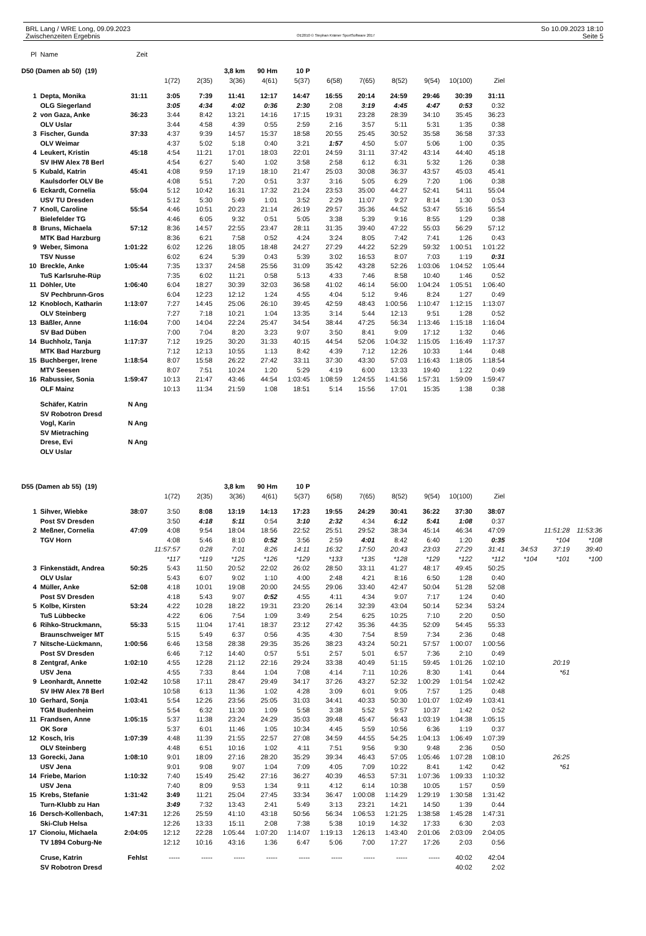BRL Lang / WRE Long, 09.09.2023
Zwischenzeiten Ergebnis
OE2010 © Stephan Krämer SportSoftware 2017
So 10.09.2023 18:10
Seite 5
| Pl | Name | Zeit | | | | | | | | | | | | | | |
| D50 (Damen ab 50) (19) | | | | | 3,8 km | 90 Hm | 10 P | | | | | | | | | |
| | | | 1(72) | 2(35) | 3(36) | 4(61) | 5(37) | 6(58) | 7(65) | 8(52) | 9(54) | 10(100) | Ziel | | | |
| 1 | Depta, Monika | 31:11 | 3:05 | 7:39 | 11:41 | 12:17 | 14:47 | 16:55 | 20:14 | 24:59 | 29:46 | 30:39 | 31:11 | | | |
| | OLG Siegerland | | 3:05 | 4:34 | 4:02 | 0:36 | 2:30 | 2:08 | 3:19 | 4:45 | 4:47 | 0:53 | 0:32 | | | |
| 2 | von Gaza, Anke | 36:23 | 3:44 | 8:42 | 13:21 | 14:16 | 17:15 | 19:31 | 23:28 | 28:39 | 34:10 | 35:45 | 36:23 | | | |
| | OLV Uslar | | 3:44 | 4:58 | 4:39 | 0:55 | 2:59 | 2:16 | 3:57 | 5:11 | 5:31 | 1:35 | 0:38 | | | |
| 3 | Fischer, Gunda | 37:33 | 4:37 | 9:39 | 14:57 | 15:37 | 18:58 | 20:55 | 25:45 | 30:52 | 35:58 | 36:58 | 37:33 | | | |
| | OLV Weimar | | 4:37 | 5:02 | 5:18 | 0:40 | 3:21 | 1:57 | 4:50 | 5:07 | 5:06 | 1:00 | 0:35 | | | |
| 4 | Leukert, Kristin | 45:18 | 4:54 | 11:21 | 17:01 | 18:03 | 22:01 | 24:59 | 31:11 | 37:42 | 43:14 | 44:40 | 45:18 | | | |
| | SV IHW Alex 78 Berl | | 4:54 | 6:27 | 5:40 | 1:02 | 3:58 | 2:58 | 6:12 | 6:31 | 5:32 | 1:26 | 0:38 | | | |
| 5 | Kubald, Katrin | 45:41 | 4:08 | 9:59 | 17:19 | 18:10 | 21:47 | 25:03 | 30:08 | 36:37 | 43:57 | 45:03 | 45:41 | | | |
| | Kaulsdorfer OLV Be | | 4:08 | 5:51 | 7:20 | 0:51 | 3:37 | 3:16 | 5:05 | 6:29 | 7:20 | 1:06 | 0:38 | | | |
| 6 | Eckardt, Cornelia | 55:04 | 5:12 | 10:42 | 16:31 | 17:32 | 21:24 | 23:53 | 35:00 | 44:27 | 52:41 | 54:11 | 55:04 | | | |
| | USV TU Dresden | | 5:12 | 5:30 | 5:49 | 1:01 | 3:52 | 2:29 | 11:07 | 9:27 | 8:14 | 1:30 | 0:53 | | | |
| 7 | Knoll, Caroline | 55:54 | 4:46 | 10:51 | 20:23 | 21:14 | 26:19 | 29:57 | 35:36 | 44:52 | 53:47 | 55:16 | 55:54 | | | |
| | Bielefelder TG | | 4:46 | 6:05 | 9:32 | 0:51 | 5:05 | 3:38 | 5:39 | 9:16 | 8:55 | 1:29 | 0:38 | | | |
| 8 | Bruns, Michaela | 57:12 | 8:36 | 14:57 | 22:55 | 23:47 | 28:11 | 31:35 | 39:40 | 47:22 | 55:03 | 56:29 | 57:12 | | | |
| | MTK Bad Harzburg | | 8:36 | 6:21 | 7:58 | 0:52 | 4:24 | 3:24 | 8:05 | 7:42 | 7:41 | 1:26 | 0:43 | | | |
| 9 | Weber, Simona | 1:01:22 | 6:02 | 12:26 | 18:05 | 18:48 | 24:27 | 27:29 | 44:22 | 52:29 | 59:32 | 1:00:51 | 1:01:22 | | | |
| | TSV Nusse | | 6:02 | 6:24 | 5:39 | 0:43 | 5:39 | 3:02 | 16:53 | 8:07 | 7:03 | 1:19 | 0:31 | | | |
| 10 | Breckle, Anke | 1:05:44 | 7:35 | 13:37 | 24:58 | 25:56 | 31:09 | 35:42 | 43:28 | 52:26 | 1:03:06 | 1:04:52 | 1:05:44 | | | |
| | TuS Karlsruhe-Rüp | | 7:35 | 6:02 | 11:21 | 0:58 | 5:13 | 4:33 | 7:46 | 8:58 | 10:40 | 1:46 | 0:52 | | | |
| 11 | Döhler, Ute | 1:06:40 | 6:04 | 18:27 | 30:39 | 32:03 | 36:58 | 41:02 | 46:14 | 56:00 | 1:04:24 | 1:05:51 | 1:06:40 | | | |
| | SV Pechbrunn-Gros | | 6:04 | 12:23 | 12:12 | 1:24 | 4:55 | 4:04 | 5:12 | 9:46 | 8:24 | 1:27 | 0:49 | | | |
| 12 | Knobloch, Katharin | 1:13:07 | 7:27 | 14:45 | 25:06 | 26:10 | 39:45 | 42:59 | 48:43 | 1:00:56 | 1:10:47 | 1:12:15 | 1:13:07 | | | |
| | OLV Steinberg | | 7:27 | 7:18 | 10:21 | 1:04 | 13:35 | 3:14 | 5:44 | 12:13 | 9:51 | 1:28 | 0:52 | | | |
| 13 | Bäßler, Anne | 1:16:04 | 7:00 | 14:04 | 22:24 | 25:47 | 34:54 | 38:44 | 47:25 | 56:34 | 1:13:46 | 1:15:18 | 1:16:04 | | | |
| | SV Bad Düben | | 7:00 | 7:04 | 8:20 | 3:23 | 9:07 | 3:50 | 8:41 | 9:09 | 17:12 | 1:32 | 0:46 | | | |
| 14 | Buchholz, Tanja | 1:17:37 | 7:12 | 19:25 | 30:20 | 31:33 | 40:15 | 44:54 | 52:06 | 1:04:32 | 1:15:05 | 1:16:49 | 1:17:37 | | | |
| | MTK Bad Harzburg | | 7:12 | 12:13 | 10:55 | 1:13 | 8:42 | 4:39 | 7:12 | 12:26 | 10:33 | 1:44 | 0:48 | | | |
| 15 | Buchberger, Irene | 1:18:54 | 8:07 | 15:58 | 26:22 | 27:42 | 33:11 | 37:30 | 43:30 | 57:03 | 1:16:43 | 1:18:05 | 1:18:54 | | | |
| | MTV Seesen | | 8:07 | 7:51 | 10:24 | 1:20 | 5:29 | 4:19 | 6:00 | 13:33 | 19:40 | 1:22 | 0:49 | | | |
| 16 | Rabussier, Sonia | 1:59:47 | 10:13 | 21:47 | 43:46 | 44:54 | 1:03:45 | 1:08:59 | 1:24:55 | 1:41:56 | 1:57:31 | 1:59:09 | 1:59:47 | | | |
| | OLF Mainz | | 10:13 | 11:34 | 21:59 | 1:08 | 18:51 | 5:14 | 15:56 | 17:01 | 15:35 | 1:38 | 0:38 | | | |
| | Schäfer, Katrin | N Ang | | | | | | | | | | | | | | |
| | SV Robotron Dresd | | | | | | | | | | | | | | | |
| | Vogl, Karin | N Ang | | | | | | | | | | | | | | |
| | SV Mietraching | | | | | | | | | | | | | | | |
| | Drese, Evi | N Ang | | | | | | | | | | | | | | |
| | OLV Uslar | | | | | | | | | | | | | | | |
| D55 (Damen ab 55) (19) | | | | | 3,8 km | 90 Hm | 10 P | | | | | | | | | |
| | | | 1(72) | 2(35) | 3(36) | 4(61) | 5(37) | 6(58) | 7(65) | 8(52) | 9(54) | 10(100) | Ziel | | | |
| 1 | Sihver, Wiebke | 38:07 | 3:50 | 8:08 | 13:19 | 14:13 | 17:23 | 19:55 | 24:29 | 30:41 | 36:22 | 37:30 | 38:07 | | | |
| | Post SV Dresden | | 3:50 | 4:18 | 5:11 | 0:54 | 3:10 | 2:32 | 4:34 | 6:12 | 5:41 | 1:08 | 0:37 | | | |
| 2 | Meßner, Cornelia | 47:09 | 4:08 | 9:54 | 18:04 | 18:56 | 22:52 | 25:51 | 29:52 | 38:34 | 45:14 | 46:34 | 47:09 | | 11:51:28 | 11:53:36 |
| | TGV Horn | | 4:08 | 5:46 | 8:10 | 0:52 | 3:56 | 2:59 | 4:01 | 8:42 | 6:40 | 1:20 | 0:35 | | *104 | *108 |
| | | | 11:57:57 | 0:28 | 7:01 | 8:26 | 14:11 | 16:32 | 17:50 | 20:43 | 23:03 | 27:29 | 31:41 | 34:53 | 37:19 | 39:40 |
| | | | *117 | *119 | *125 | *126 | *129 | *133 | *135 | *128 | *129 | *122 | *112 | *104 | *101 | *100 |
| 3 | Finkenstädt, Andrea | 50:25 | 5:43 | 11:50 | 20:52 | 22:02 | 26:02 | 28:50 | 33:11 | 41:27 | 48:17 | 49:45 | 50:25 | | | |
| | OLV Uslar | | 5:43 | 6:07 | 9:02 | 1:10 | 4:00 | 2:48 | 4:21 | 8:16 | 6:50 | 1:28 | 0:40 | | | |
| 4 | Müller, Anke | 52:08 | 4:18 | 10:01 | 19:08 | 20:00 | 24:55 | 29:06 | 33:40 | 42:47 | 50:04 | 51:28 | 52:08 | | | |
| | Post SV Dresden | | 4:18 | 5:43 | 9:07 | 0:52 | 4:55 | 4:11 | 4:34 | 9:07 | 7:17 | 1:24 | 0:40 | | | |
| 5 | Kolbe, Kirsten | 53:24 | 4:22 | 10:28 | 18:22 | 19:31 | 23:20 | 26:14 | 32:39 | 43:04 | 50:14 | 52:34 | 53:24 | | | |
| | TuS Lübbecke | | 4:22 | 6:06 | 7:54 | 1:09 | 3:49 | 2:54 | 6:25 | 10:25 | 7:10 | 2:20 | 0:50 | | | |
| 6 | Rihko-Struckmann, | 55:33 | 5:15 | 11:04 | 17:41 | 18:37 | 23:12 | 27:42 | 35:36 | 44:35 | 52:09 | 54:45 | 55:33 | | | |
| | Braunschweiger MT | | 5:15 | 5:49 | 6:37 | 0:56 | 4:35 | 4:30 | 7:54 | 8:59 | 7:34 | 2:36 | 0:48 | | | |
| 7 | Nitsche-Lückmann, | 1:00:56 | 6:46 | 13:58 | 28:38 | 29:35 | 35:26 | 38:23 | 43:24 | 50:21 | 57:57 | 1:00:07 | 1:00:56 | | | |
| | Post SV Dresden | | 6:46 | 7:12 | 14:40 | 0:57 | 5:51 | 2:57 | 5:01 | 6:57 | 7:36 | 2:10 | 0:49 | | | |
| 8 | Zentgraf, Anke | 1:02:10 | 4:55 | 12:28 | 21:12 | 22:16 | 29:24 | 33:38 | 40:49 | 51:15 | 59:45 | 1:01:26 | 1:02:10 | | 20:19 | |
| | USV Jena | | 4:55 | 7:33 | 8:44 | 1:04 | 7:08 | 4:14 | 7:11 | 10:26 | 8:30 | 1:41 | 0:44 | | *61 | |
| 9 | Leonhardt, Annette | 1:02:42 | 10:58 | 17:11 | 28:47 | 29:49 | 34:17 | 37:26 | 43:27 | 52:32 | 1:00:29 | 1:01:54 | 1:02:42 | | | |
| | SV IHW Alex 78 Berl | | 10:58 | 6:13 | 11:36 | 1:02 | 4:28 | 3:09 | 6:01 | 9:05 | 7:57 | 1:25 | 0:48 | | | |
| 10 | Gerhard, Sonja | 1:03:41 | 5:54 | 12:26 | 23:56 | 25:05 | 31:03 | 34:41 | 40:33 | 50:30 | 1:01:07 | 1:02:49 | 1:03:41 | | | |
| | TGM Budenheim | | 5:54 | 6:32 | 11:30 | 1:09 | 5:58 | 3:38 | 5:52 | 9:57 | 10:37 | 1:42 | 0:52 | | | |
| 11 | Frandsen, Anne | 1:05:15 | 5:37 | 11:38 | 23:24 | 24:29 | 35:03 | 39:48 | 45:47 | 56:43 | 1:03:19 | 1:04:38 | 1:05:15 | | | |
| | OK Sorø | | 5:37 | 6:01 | 11:46 | 1:05 | 10:34 | 4:45 | 5:59 | 10:56 | 6:36 | 1:19 | 0:37 | | | |
| 12 | Kosch, Iris | 1:07:39 | 4:48 | 11:39 | 21:55 | 22:57 | 27:08 | 34:59 | 44:55 | 54:25 | 1:04:13 | 1:06:49 | 1:07:39 | | | |
| | OLV Steinberg | | 4:48 | 6:51 | 10:16 | 1:02 | 4:11 | 7:51 | 9:56 | 9:30 | 9:48 | 2:36 | 0:50 | | | |
| 13 | Gorecki, Jana | 1:08:10 | 9:01 | 18:09 | 27:16 | 28:20 | 35:29 | 39:34 | 46:43 | 57:05 | 1:05:46 | 1:07:28 | 1:08:10 | | 26:25 | |
| | USV Jena | | 9:01 | 9:08 | 9:07 | 1:04 | 7:09 | 4:05 | 7:09 | 10:22 | 8:41 | 1:42 | 0:42 | | *61 | |
| 14 | Friebe, Marion | 1:10:32 | 7:40 | 15:49 | 25:42 | 27:16 | 36:27 | 40:39 | 46:53 | 57:31 | 1:07:36 | 1:09:33 | 1:10:32 | | | |
| | USV Jena | | 7:40 | 8:09 | 9:53 | 1:34 | 9:11 | 4:12 | 6:14 | 10:38 | 10:05 | 1:57 | 0:59 | | | |
| 15 | Krebs, Stefanie | 1:31:42 | 3:49 | 11:21 | 25:04 | 27:45 | 33:34 | 36:47 | 1:00:08 | 1:14:29 | 1:29:19 | 1:30:58 | 1:31:42 | | | |
| | Turn-Klubb zu Han | | 3:49 | 7:32 | 13:43 | 2:41 | 5:49 | 3:13 | 23:21 | 14:21 | 14:50 | 1:39 | 0:44 | | | |
| 16 | Dersch-Kollenbach, | 1:47:31 | 12:26 | 25:59 | 41:10 | 43:18 | 50:56 | 56:34 | 1:06:53 | 1:21:25 | 1:38:58 | 1:45:28 | 1:47:31 | | | |
| | Ski-Club Helsa | | 12:26 | 13:33 | 15:11 | 2:08 | 7:38 | 5:38 | 10:19 | 14:32 | 17:33 | 6:30 | 2:03 | | | |
| 17 | Cionoiu, Michaela | 2:04:05 | 12:12 | 22:28 | 1:05:44 | 1:07:20 | 1:14:07 | 1:19:13 | 1:26:13 | 1:43:40 | 2:01:06 | 2:03:09 | 2:04:05 | | | |
| | TV 1894 Coburg-Ne | | 12:12 | 10:16 | 43:16 | 1:36 | 6:47 | 5:06 | 7:00 | 17:27 | 17:26 | 2:03 | 0:56 | | | |
| | Cruse, Katrin | Fehlst | ----- | ----- | ----- | ----- | ----- | ----- | ----- | ----- | ----- | 40:02 | 42:04 | | | |
| | SV Robotron Dresd | | | | | | | | | | | 40:02 | 2:02 | | | |